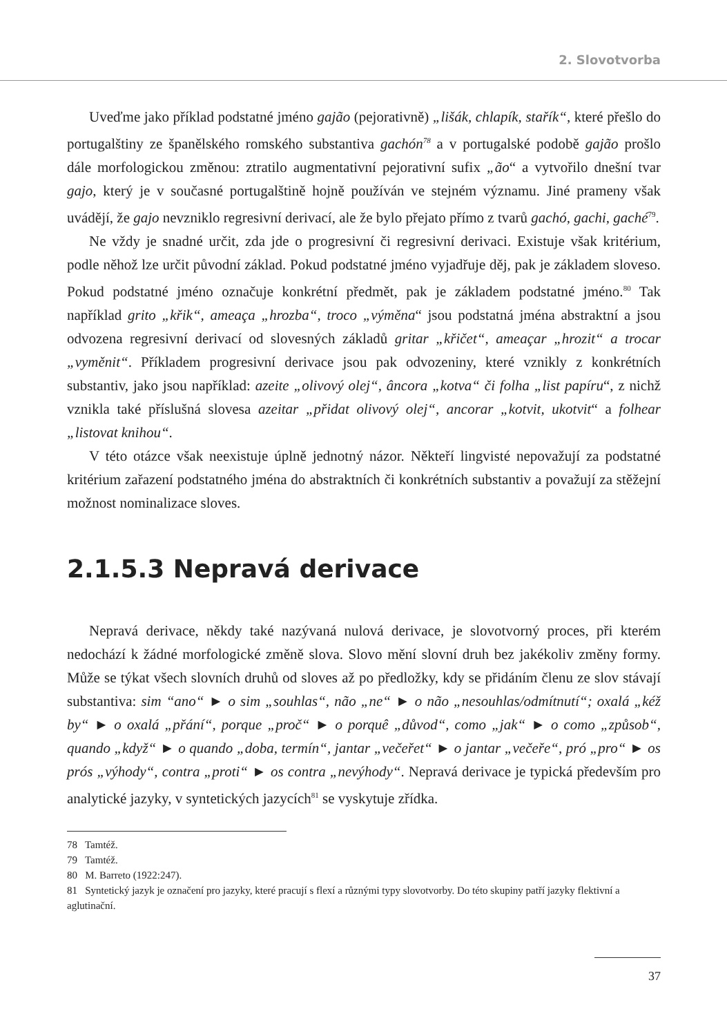2. Slovotvorba
Uveďme jako příklad podstatné jméno gajão (pejorativně) „lišák, chlapík, stařík“, které přešlo do portugalštiny ze španělského romského substantiva gachón<sup>78</sup> a v portugalské podobě gajão prošlo dále morfologickou změnou: ztratilo augmentativní pejorativní sufix „ão“ a vytvořilo dnešní tvar gajo, který je v současné portugalštině hojně používán ve stejném významu. Jiné prameny však uvádějí, že gajo nevzniklo regresivní derivací, ale že bylo přejato přímo z tvarů gachó, gachi, gaché<sup>79</sup>.
Ne vždy je snadné určit, zda jde o progresivní či regresivní derivaci. Existuje však kritérium, podle něhož lze určit původní základ. Pokud podstatné jméno vyjadřuje děj, pak je základem sloveso. Pokud podstatné jméno označuje konkrétní předmět, pak je základem podstatné jméno.<sup>80</sup> Tak například grito „křik“, ameaça „hrozba“, troco „výměna“ jsou podstatná jména abstraktní a jsou odvozena regresivní derivací od slovesných základů gritar „křičet“, ameaçar „hrozit“ a trocar „vyměnit“. Příkladem progresivní derivace jsou pak odvozeniny, které vznikly z konkrétních substantiv, jako jsou například: azeite „olivový olej“, âncora „kotva“ či folha „list papíru“, z nichž vznikla také příslušná slovesa azeitar „přidat olivový olej“, ancorar „kotvit, ukotvit“ a folhear „listovat knihou“.
V této otázce však neexistuje úplně jednotný názor. Někteří lingvisté nepovažují za podstatné kritérium zařazení podstatného jména do abstraktních či konkrétních substantiv a považují za stěžejní možnost nominalizace sloves.
2.1.5.3 Nepravá derivace
Nepravá derivace, někdy také nazývaná nulová derivace, je slovotvorný proces, při kterém nedochází k žádné morfologické změně slova. Slovo mění slovní druh bez jakékoliv změny formy. Může se týkat všech slovních druhů od sloves až po předložky, kdy se přidáním členu ze slov stávají substantiva: sim “ano“ ► o sim „souhlas“, não „ne“ ► o não „nesouhlas/odmítnutí“; oxalá „kéž by“ ► o oxalá „přání“, porque „proč“ ► o porquê „důvod“, como „jak“ ► o como „způsob“, quando „když“ ► o quando „doba, termín“, jantar „večeřet“ ► o jantar „večeře“, pró „pro“ ► os prós „výhody“, contra „proti“ ► os contra „nevýhody“. Nepravá derivace je typická především pro analytické jazyky, v syntetických jazycích<sup>81</sup> se vyskytuje zřídka.
78 Tamtéž.
79 Tamtéž.
80 M. Barreto (1922:247).
81 Syntetický jazyk je označení pro jazyky, které pracují s flexí a různými typy slovotvorby. Do této skupiny patří jazyky flektivní a aglutinační.
37